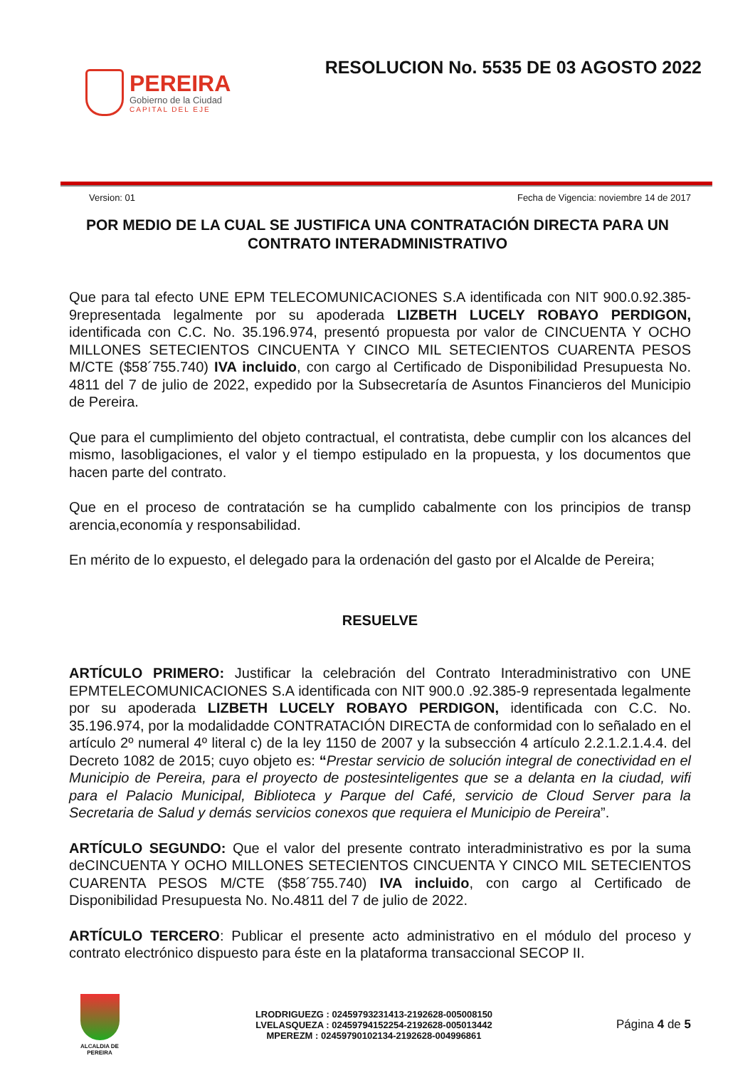PEREIRA
Gobierno de la Ciudad
CAPITAL DEL EJE
RESOLUCION No. 5535 DE 03 AGOSTO 2022
Version: 01 Fecha de Vigencia: noviembre 14 de 2017
POR MEDIO DE LA CUAL SE JUSTIFICA UNA CONTRATACIÓN DIRECTA PARA UN CONTRATO INTERADMINISTRATIVO
Que para tal efecto UNE EPM TELECOMUNICACIONES S.A identificada con NIT 900.0.92.385-9representada legalmente por su apoderada LIZBETH LUCELY ROBAYO PERDIGON, identificada con C.C. No. 35.196.974, presentó propuesta por valor de CINCUENTA Y OCHO MILLONES SETECIENTOS CINCUENTA Y CINCO MIL SETECIENTOS CUARENTA PESOS M/CTE ($58´755.740) IVA incluido, con cargo al Certificado de Disponibilidad Presupuesta No. 4811 del 7 de julio de 2022, expedido por la Subsecretaría de Asuntos Financieros del Municipio de Pereira.
Que para el cumplimiento del objeto contractual, el contratista, debe cumplir con los alcances del mismo, lasobligaciones, el valor y el tiempo estipulado en la propuesta, y los documentos que hacen parte del contrato.
Que en el proceso de contratación se ha cumplido cabalmente con los principios de transp arencia,economía y responsabilidad.
En mérito de lo expuesto, el delegado para la ordenación del gasto por el Alcalde de Pereira;
RESUELVE
ARTÍCULO PRIMERO: Justificar la celebración del Contrato Interadministrativo con UNE EPMTELECOMUNICACIONES S.A identificada con NIT 900.0 .92.385-9 representada legalmente por su apoderada LIZBETH LUCELY ROBAYO PERDIGON, identificada con C.C. No. 35.196.974, por la modalidadde CONTRATACIÓN DIRECTA de conformidad con lo señalado en el artículo 2º numeral 4º literal c) de la ley 1150 de 2007 y la subsección 4 artículo 2.2.1.2.1.4.4. del Decreto 1082 de 2015; cuyo objeto es: “Prestar servicio de solución integral de conectividad en el Municipio de Pereira, para el proyecto de postesinteligentes que se a delanta en la ciudad, wifi para el Palacio Municipal, Biblioteca y Parque del Café, servicio de Cloud Server para la Secretaria de Salud y demás servicios conexos que requiera el Municipio de Pereira”.
ARTÍCULO SEGUNDO: Que el valor del presente contrato interadministrativo es por la suma deCINCUENTA Y OCHO MILLONES SETECIENTOS CINCUENTA Y CINCO MIL SETECIENTOS CUARENTA PESOS M/CTE ($58´755.740) IVA incluido, con cargo al Certificado de Disponibilidad Presupuesta No. No.4811 del 7 de julio de 2022.
ARTÍCULO TERCERO: Publicar el presente acto administrativo en el módulo del proceso y contrato electrónico dispuesto para éste en la plataforma transaccional SECOP II.
ALCALDIA DE PEREIRA
LRODRIGUEZG : 02459793231413-2192628-005008150
LVELASQUEZA : 02459794152254-2192628-005013442
MPEREZM : 02459790102134-2192628-004996861
Página 4 de 5